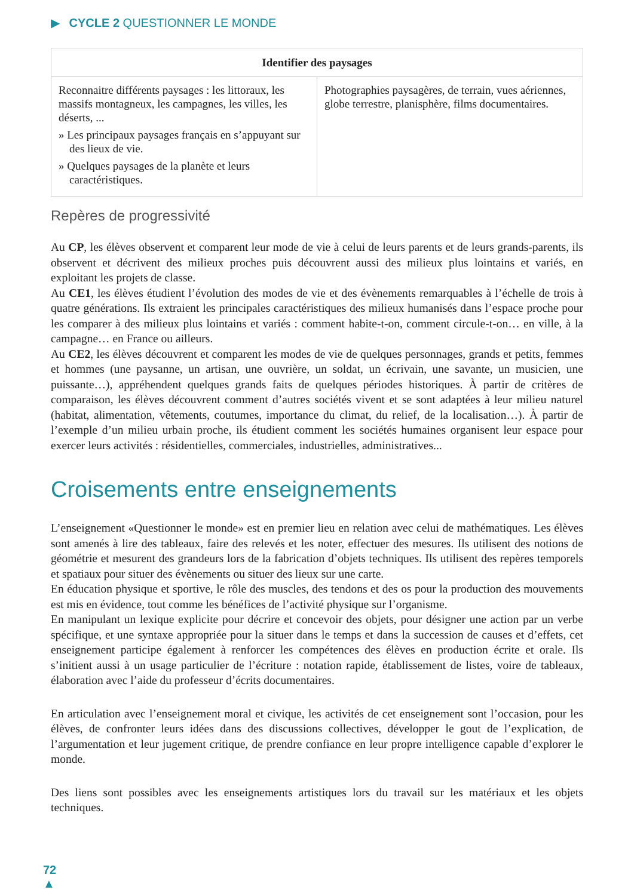▶ CYCLE 2 QUESTIONNER LE MONDE
| Identifier des paysages | |
| --- | --- |
| Reconnaitre différents paysages : les littoraux, les massifs montagneux, les campagnes, les villes, les déserts, ... » Les principaux paysages français en s’appuyant sur des lieux de vie. » Quelques paysages de la planète et leurs caractéristiques. | Photographies paysagères, de terrain, vues aériennes, globe terrestre, planisphère, films documentaires. |
Repères de progressivité
Au CP, les élèves observent et comparent leur mode de vie à celui de leurs parents et de leurs grands-parents, ils observent et décrivent des milieux proches puis découvrent aussi des milieux plus lointains et variés, en exploitant les projets de classe.
Au CE1, les élèves étudient l’évolution des modes de vie et des évènements remarquables à l’échelle de trois à quatre générations. Ils extraient les principales caractéristiques des milieux humanisés dans l’espace proche pour les comparer à des milieux plus lointains et variés : comment habite-t-on, comment circule-t-on… en ville, à la campagne… en France ou ailleurs.
Au CE2, les élèves découvrent et comparent les modes de vie de quelques personnages, grands et petits, femmes et hommes (une paysanne, un artisan, une ouvrière, un soldat, un écrivain, une savante, un musicien, une puissante…), appréhendent quelques grands faits de quelques périodes historiques. À partir de critères de comparaison, les élèves découvrent comment d’autres sociétés vivent et se sont adaptées à leur milieu naturel (habitat, alimentation, vêtements, coutumes, importance du climat, du relief, de la localisation…). À partir de l’exemple d’un milieu urbain proche, ils étudient comment les sociétés humaines organisent leur espace pour exercer leurs activités : résidentielles, commerciales, industrielles, administratives...
Croisements entre enseignements
L’enseignement «Questionner le monde» est en premier lieu en relation avec celui de mathématiques. Les élèves sont amenés à lire des tableaux, faire des relevés et les noter, effectuer des mesures. Ils utilisent des notions de géométrie et mesurent des grandeurs lors de la fabrication d’objets techniques. Ils utilisent des repères temporels et spatiaux pour situer des évènements ou situer des lieux sur une carte.
En éducation physique et sportive, le rôle des muscles, des tendons et des os pour la production des mouvements est mis en évidence, tout comme les bénéfices de l’activité physique sur l’organisme.
En manipulant un lexique explicite pour décrire et concevoir des objets, pour désigner une action par un verbe spécifique, et une syntaxe appropriée pour la situer dans le temps et dans la succession de causes et d’effets, cet enseignement participe également à renforcer les compétences des élèves en production écrite et orale. Ils s’initient aussi à un usage particulier de l’écriture : notation rapide, établissement de listes, voire de tableaux, élaboration avec l’aide du professeur d’écrits documentaires.
En articulation avec l’enseignement moral et civique, les activités de cet enseignement sont l’occasion, pour les élèves, de confronter leurs idées dans des discussions collectives, développer le gout de l’explication, de l’argumentation et leur jugement critique, de prendre confiance en leur propre intelligence capable d’explorer le monde.
Des liens sont possibles avec les enseignements artistiques lors du travail sur les matériaux et les objets techniques.
72
▲